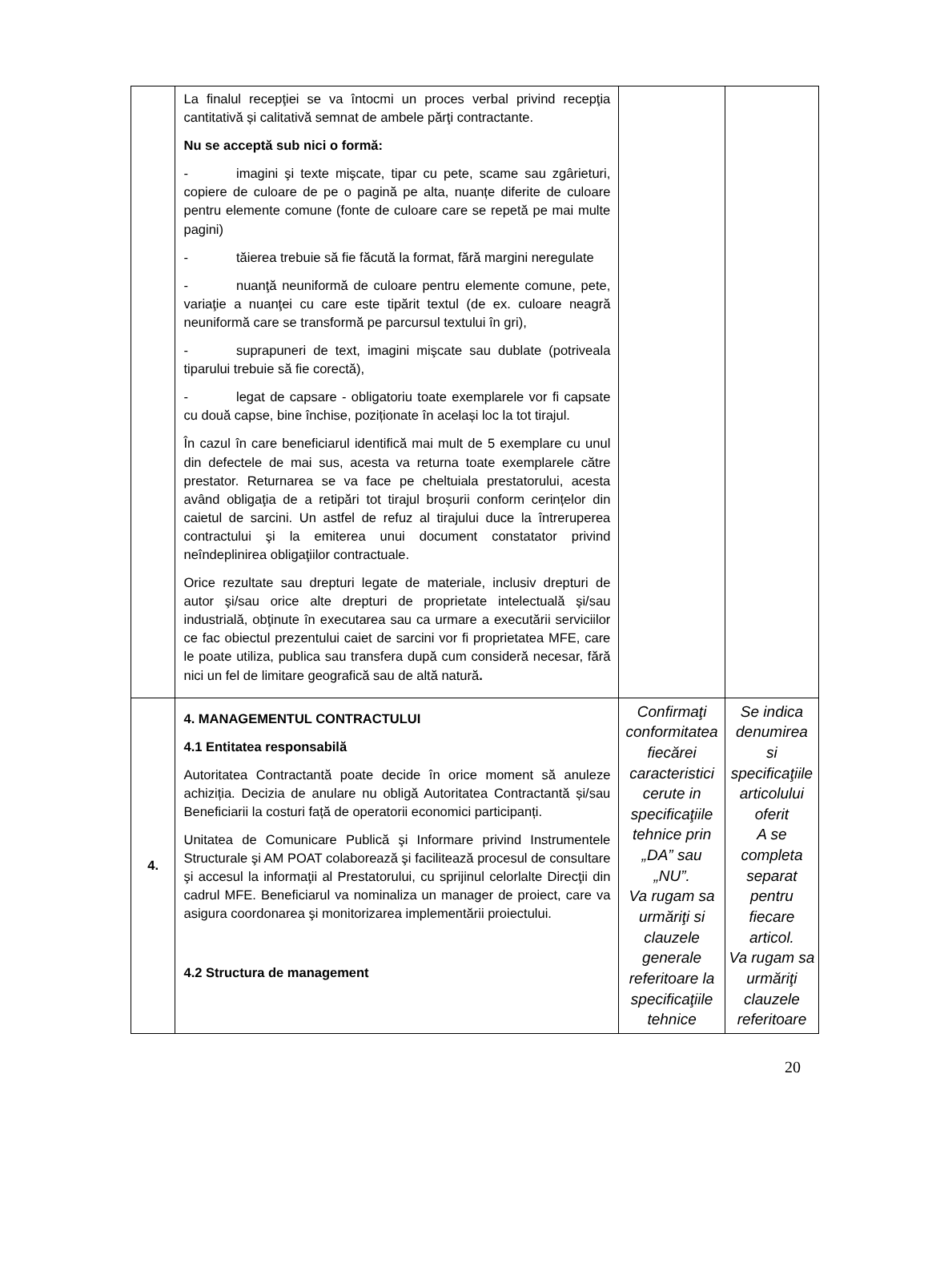| | La finalul recepţiei se va întocmi un proces verbal privind recepţia cantitativă și calitativă semnat de ambele părţi contractante. Nu se acceptă sub nici o formă: - imagini şi texte mişcate, tipar cu pete, scame sau zgârieturi, copiere de culoare de pe o pagină pe alta, nuanțe diferite de culoare pentru elemente comune (fonte de culoare care se repetă pe mai multe pagini) - tăierea trebuie să fie făcută la format, fără margini neregulate - nuanţă neuniformă de culoare pentru elemente comune, pete, variaţie a nuanţei cu care este tipărit textul (de ex. culoare neagră neuniformă care se transformă pe parcursul textului în gri), - suprapuneri de text, imagini mişcate sau dublate (potriveala tiparului trebuie să fie corectă), - legat de capsare - obligatoriu toate exemplarele vor fi capsate cu două capse, bine închise, poziționate în același loc la tot tirajul. În cazul în care beneficiarul identifică mai mult de 5 exemplare cu unul din defectele de mai sus, acesta va returna toate exemplarele către prestator. Returnarea se va face pe cheltuiala prestatorului, acesta având obligaţia de a retipări tot tirajul broșurii conform cerințelor din caietul de sarcini. Un astfel de refuz al tirajului duce la întreruperea contractului şi la emiterea unui document constatator privind neîndeplinirea obligaţiilor contractuale. Orice rezultate sau drepturi legate de materiale, inclusiv drepturi de autor şi/sau orice alte drepturi de proprietate intelectuală şi/sau industrială, obţinute în executarea sau ca urmare a executării serviciilor ce fac obiectul prezentului caiet de sarcini vor fi proprietatea MFE, care le poate utiliza, publica sau transfera după cum consideră necesar, fără nici un fel de limitare geografică sau de altă natură . | | |
| 4. | 4. MANAGEMENTUL CONTRACTULUI 4.1 Entitatea responsabilă Autoritatea Contractantă poate decide în orice moment să anuleze achiziția. Decizia de anulare nu obligă Autoritatea Contractantă și/sau Beneficiarii la costuri față de operatorii economici participanți. Unitatea de Comunicare Publică şi Informare privind Instrumentele Structurale şi AM POAT colaborează şi facilitează procesul de consultare şi accesul la informaţii al Prestatorului, cu sprijinul celorlalte Direcţii din cadrul MFE. Beneficiarul va nominaliza un manager de proiect, care va asigura coordonarea şi monitorizarea implementării proiectului. 4.2 Structura de management | Confirmaţi conformitatea fiecărei caracteristici cerute in specificaţiile tehnice prin „DA” sau „NU”. Va rugam sa urmăriţi si clauzele generale referitoare la specificaţiile tehnice | Se indica denumirea si specificaţiile articolului oferit A se completa separat pentru fiecare articol. Va rugam sa urmăriţi clauzele referitoare |
20